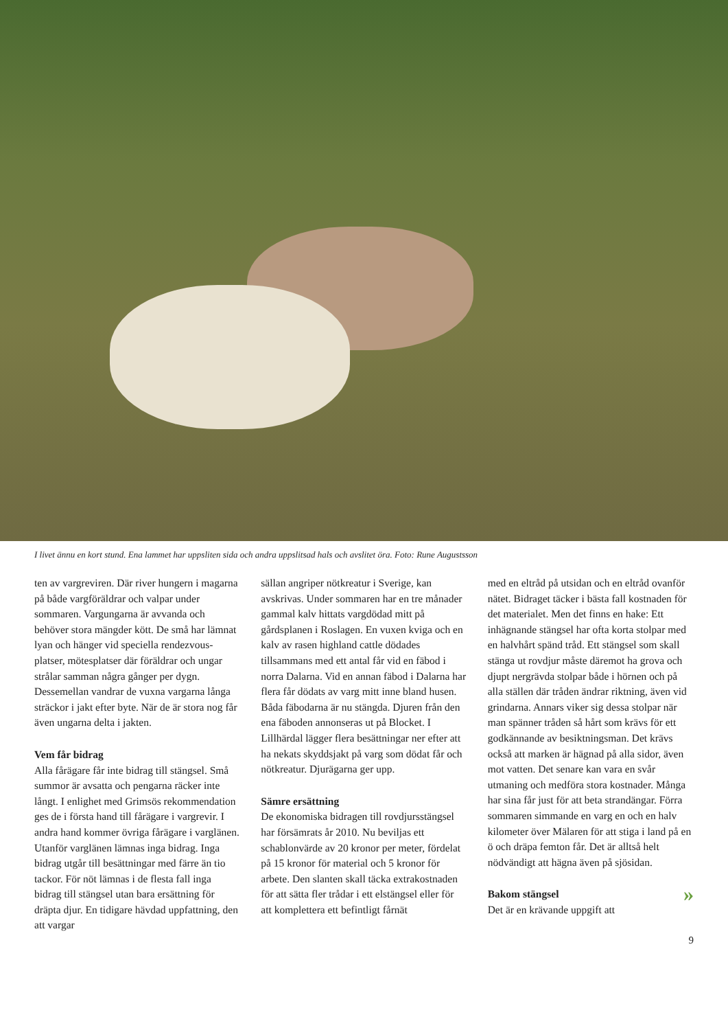I livet ännu en kort stund. Ena lammet har uppsliten sida och andra uppslitsad hals och avslitet öra. Foto: Rune Augustsson
ten av vargreviren. Där river hungern i magarna på både vargföräldrar och valpar under sommaren. Vargungarna är avvanda och behöver stora mängder kött. De små har lämnat lyan och hänger vid speciella rendezvous-platser, mötesplatser där föräldrar och ungar strålar samman några gånger per dygn. Dessemellan vandrar de vuxna vargarna långa sträckor i jakt efter byte. När de är stora nog får även ungarna delta i jakten.
Vem får bidrag
Alla fårägare får inte bidrag till stängsel. Små summor är avsatta och pengarna räcker inte långt. I enlighet med Grimsös rekommendation ges de i första hand till fårägare i vargrevir. I andra hand kommer övriga fårägare i varglänen. Utanför varglänen lämnas inga bidrag. Inga bidrag utgår till besättningar med färre än tio tackor. För nöt lämnas i de flesta fall inga bidrag till stängsel utan bara ersättning för dräpta djur. En tidigare hävdad uppfattning, den att vargar
sällan angriper nötkreatur i Sverige, kan avskrivas. Under sommaren har en tre månader gammal kalv hittats vargdödad mitt på gårdsplanen i Roslagen. En vuxen kviga och en kalv av rasen highland cattle dödades tillsammans med ett antal får vid en fäbod i norra Dalarna. Vid en annan fäbod i Dalarna har flera får dödats av varg mitt inne bland husen. Båda fäbodarna är nu stängda. Djuren från den ena fäboden annonseras ut på Blocket. I Lillhärdal lägger flera besättningar ner efter att ha nekats skyddsjakt på varg som dödat får och nötkreatur. Djurägarna ger upp.
Sämre ersättning
De ekonomiska bidragen till rovdjursstängsel har försämrats år 2010. Nu beviljas ett schablonvärde av 20 kronor per meter, fördelat på 15 kronor för material och 5 kronor för arbete. Den slanten skall täcka extrakostnaden för att sätta fler trådar i ett elstängsel eller för att komplettera ett befintligt fårnät
med en eltråd på utsidan och en eltråd ovanför nätet. Bidraget täcker i bästa fall kostnaden för det materialet. Men det finns en hake: Ett inhägnande stängsel har ofta korta stolpar med en halvhårt spänd tråd. Ett stängsel som skall stänga ut rovdjur måste däremot ha grova och djupt nergrävda stolpar både i hörnen och på alla ställen där tråden ändrar riktning, även vid grindarna. Annars viker sig dessa stolpar när man spänner tråden så hårt som krävs för ett godkännande av besiktningsman. Det krävs också att marken är hägnad på alla sidor, även mot vatten. Det senare kan vara en svår utmaning och medföra stora kostnader. Många har sina får just för att beta strandängar. Förra sommaren simmande en varg en och en halv kilometer över Mälaren för att stiga i land på en ö och dräpa femton får. Det är alltså helt nödvändigt att hägna även på sjösidan.
» Bakom stängsel
Det är en krävande uppgift att
9